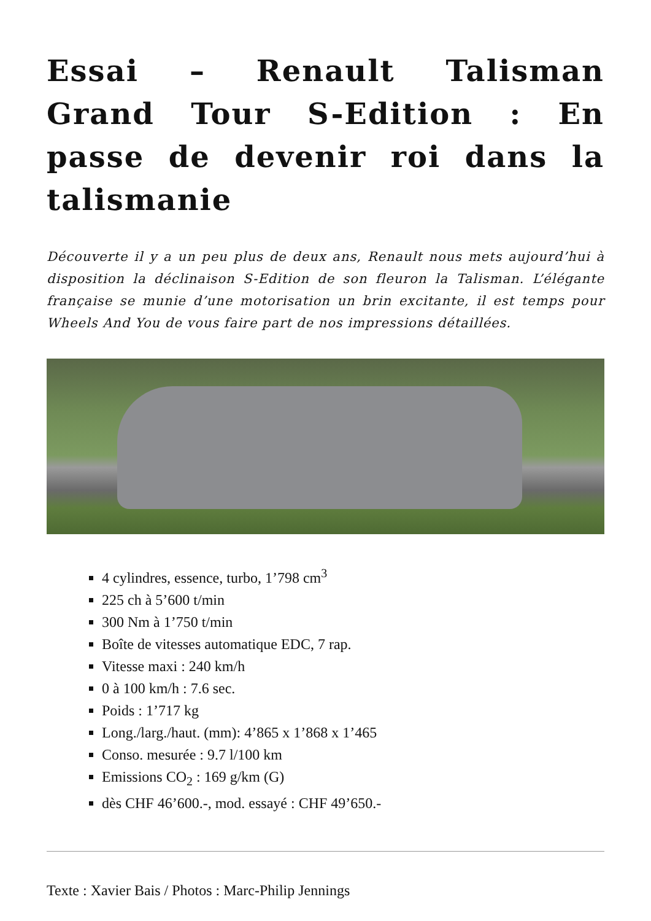Essai – Renault Talisman Grand Tour S-Edition : En passe de devenir roi dans la talismanie
Découverte il y a un peu plus de deux ans, Renault nous mets aujourd’hui à disposition la déclinaison S-Edition de son fleuron la Talisman. L’élégante française se munie d’une motorisation un brin excitante, il est temps pour Wheels And You de vous faire part de nos impressions détaillées.
4 cylindres, essence, turbo, 1’798 cm<sup>3</sup>
225 ch à 5’600 t/min
300 Nm à 1’750 t/min
Boîte de vitesses automatique EDC, 7 rap.
Vitesse maxi : 240 km/h
0 à 100 km/h : 7.6 sec.
Poids : 1’717 kg
Long./larg./haut. (mm): 4’865 x 1’868 x 1’465
Conso. mesurée : 9.7 l/100 km
Emissions CO<sub>2</sub> : 169 g/km (G)
dès CHF 46’600.-, mod. essayé : CHF 49’650.-
Texte : Xavier Bais / Photos : Marc-Philip Jennings